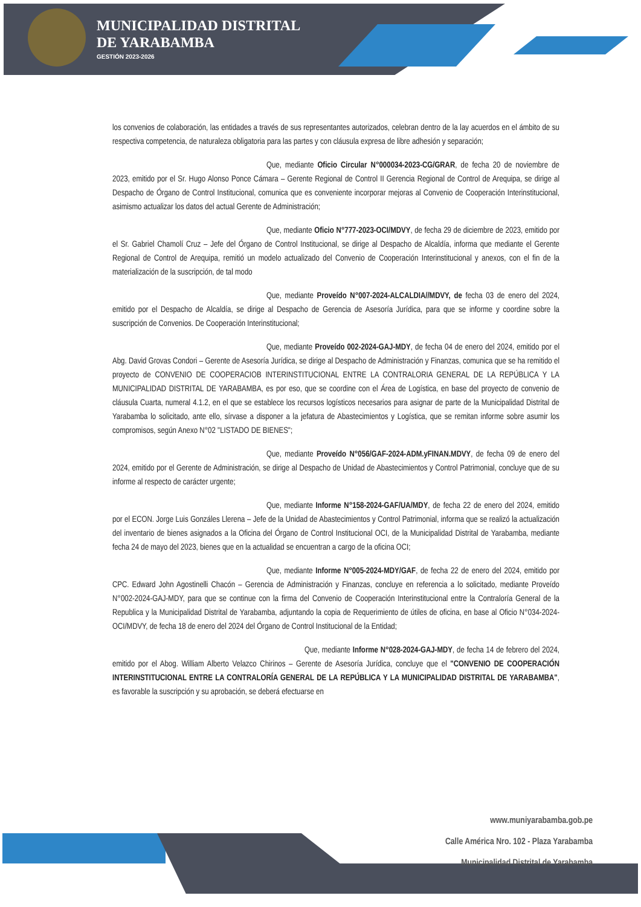MUNICIPALIDAD DISTRITAL
DE YARABAMBA
GESTIÓN 2023-2026
los convenios de colaboración, las entidades a través de sus representantes autorizados, celebran dentro de la lay acuerdos en el ámbito de su respectiva competencia, de naturaleza obligatoria para las partes y con cláusula expresa de libre adhesión y separación;
Que, mediante Oficio Circular N°000034-2023-CG/GRAR, de fecha 20 de noviembre de 2023, emitido por el Sr. Hugo Alonso Ponce Cámara – Gerente Regional de Control II Gerencia Regional de Control de Arequipa, se dirige al Despacho de Órgano de Control Institucional, comunica que es conveniente incorporar mejoras al Convenio de Cooperación Interinstitucional, asimismo actualizar los datos del actual Gerente de Administración;
Que, mediante Oficio N°777-2023-OCI/MDVY, de fecha 29 de diciembre de 2023, emitido por el Sr. Gabriel Chamolí Cruz – Jefe del Órgano de Control Institucional, se dirige al Despacho de Alcaldía, informa que mediante el Gerente Regional de Control de Arequipa, remitió un modelo actualizado del Convenio de Cooperación Interinstitucional y anexos, con el fin de la materialización de la suscripción, de tal modo
Que, mediante Proveído N°007-2024-ALCALDIA//MDVY, de fecha 03 de enero del 2024, emitido por el Despacho de Alcaldía, se dirige al Despacho de Gerencia de Asesoría Jurídica, para que se informe y coordine sobre la suscripción de Convenios. De Cooperación Interinstitucional;
Que, mediante Proveído 002-2024-GAJ-MDY, de fecha 04 de enero del 2024, emitido por el Abg. David Grovas Condori – Gerente de Asesoría Jurídica, se dirige al Despacho de Administración y Finanzas, comunica que se ha remitido el proyecto de CONVENIO DE COOPERACIOB INTERINSTITUCIONAL ENTRE LA CONTRALORIA GENERAL DE LA REPÚBLICA Y LA MUNICIPALIDAD DISTRITAL DE YARABAMBA, es por eso, que se coordine con el Área de Logística, en base del proyecto de convenio de cláusula Cuarta, numeral 4.1.2, en el que se establece los recursos logísticos necesarios para asignar de parte de la Municipalidad Distrital de Yarabamba lo solicitado, ante ello, sírvase a disponer a la jefatura de Abastecimientos y Logística, que se remitan informe sobre asumir los compromisos, según Anexo N°02 "LISTADO DE BIENES";
Que, mediante Proveído N°056/GAF-2024-ADM.yFINAN.MDVY, de fecha 09 de enero del 2024, emitido por el Gerente de Administración, se dirige al Despacho de Unidad de Abastecimientos y Control Patrimonial, concluye que de su informe al respecto de carácter urgente;
Que, mediante Informe N°158-2024-GAF/UA/MDY, de fecha 22 de enero del 2024, emitido por el ECON. Jorge Luis Gonzáles Llerena – Jefe de la Unidad de Abastecimientos y Control Patrimonial, informa que se realizó la actualización del inventario de bienes asignados a la Oficina del Órgano de Control Institucional OCI, de la Municipalidad Distrital de Yarabamba, mediante fecha 24 de mayo del 2023, bienes que en la actualidad se encuentran a cargo de la oficina OCI;
Que, mediante Informe N°005-2024-MDY/GAF, de fecha 22 de enero del 2024, emitido por CPC. Edward John Agostinelli Chacón – Gerencia de Administración y Finanzas, concluye en referencia a lo solicitado, mediante Proveído N°002-2024-GAJ-MDY, para que se continue con la firma del Convenio de Cooperación Interinstitucional entre la Contraloría General de la Republica y la Municipalidad Distrital de Yarabamba, adjuntando la copia de Requerimiento de útiles de oficina, en base al Oficio N°034-2024-OCI/MDVY, de fecha 18 de enero del 2024 del Órgano de Control Institucional de la Entidad;
Que, mediante Informe N°028-2024-GAJ-MDY, de fecha 14 de febrero del 2024, emitido por el Abog. William Alberto Velazco Chirinos – Gerente de Asesoría Jurídica, concluye que el "CONVENIO DE COOPERACIÓN INTERINSTITUCIONAL ENTRE LA CONTRALORÍA GENERAL DE LA REPÚBLICA Y LA MUNICIPALIDAD DISTRITAL DE YARABAMBA", es favorable la suscripción y su aprobación, se deberá efectuarse en
www.muniyarabamba.gob.pe
Calle América Nro. 102 - Plaza Yarabamba
Municipalidad Distrital de Yarabamba